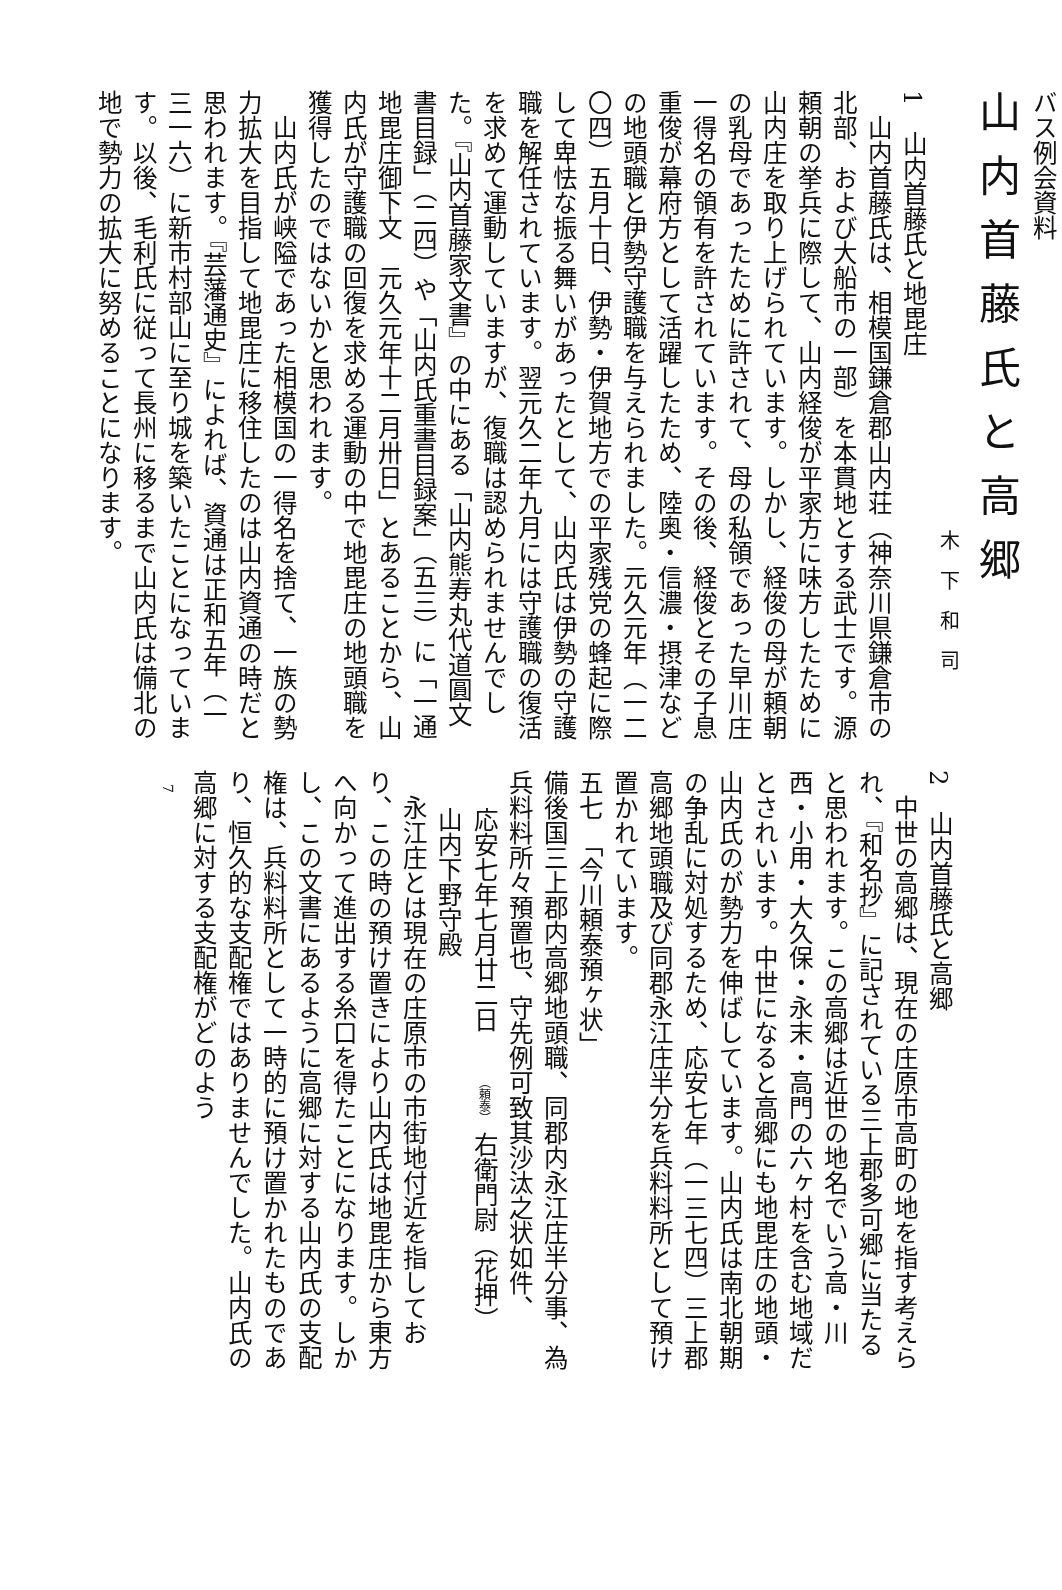バス例会資料
山内首藤氏と高郷
木下和司
1　山内首藤氏と地毘庄
山内首藤氏は、相模国鎌倉郡山内荘（神奈川県鎌倉市の北部、および大船市の一部）を本貫地とする武士です。源頼朝の挙兵に際して、山内経俊が平家方に味方したために山内庄を取り上げられています。しかし、経俊の母が頼朝の乳母であったために許されて、母の私領であった早川庄一得名の領有を許されています。その後、経俊とその子息重俊が幕府方として活躍したため、陸奥・信濃・摂津などの地頭職と伊勢守護職を与えられました。元久元年（一二〇四）五月十日、伊勢・伊賀地方での平家残党の蜂起に際して卑怯な振る舞いがあったとして、山内氏は伊勢の守護職を解任されています。翌元久二年九月には守護職の復活を求めて運動していますが、復職は認められませんでした。『山内首藤家文書』の中にある「山内熊寿丸代道圓文書目録」（二四）や「山内氏重書目録案」（五三）に「一通　地毘庄御下文　元久元年十二月卅日」とあることから、山内氏が守護職の回復を求める運動の中で地毘庄の地頭職を獲得したのではないかと思われます。
山内氏が峡隘であった相模国の一得名を捨て、一族の勢力拡大を目指して地毘庄に移住したのは山内資通の時だと思われます。『芸藩通史』によれば、資通は正和五年（一三一六）に新市村部山に至り城を築いたことになっています。以後、毛利氏に従って長州に移るまで山内氏は備北の地で勢力の拡大に努めることになります。
2　山内首藤氏と高郷
中世の高郷は、現在の庄原市高町の地を指す考えられ、『和名抄』に記されている三上郡多可郷に当たると思われます。この高郷は近世の地名でいう高・川西・小用・大久保・永末・高門の六ヶ村を含む地域だとされいます。中世になると高郷にも地毘庄の地頭・山内氏のが勢力を伸ばしています。山内氏は南北朝期の争乱に対処するため、応安七年（一三七四）三上郡高郷地頭職及び同郡永江庄半分を兵料料所として預け置かれています。
五七　「今川頼泰預ヶ状」
備後国三上郡内高郷地頭職、同郡内永江庄半分事、為兵料料所々預置也、守先例可致其沙汰之状如件、
応安七年七月廿二日　　（頼泰） 右衛門尉（花押）
山内下野守殿
永江庄とは現在の庄原市の市街地付近を指しており、この時の預け置きにより山内氏は地毘庄から東方へ向かって進出する糸口を得たことになります。しかし、この文書にあるように高郷に対する山内氏の支配権は、兵料料所として一時的に預け置かれたものであり、恒久的な支配権ではありませんでした。山内氏の高郷に対する支配権がどのよう
7